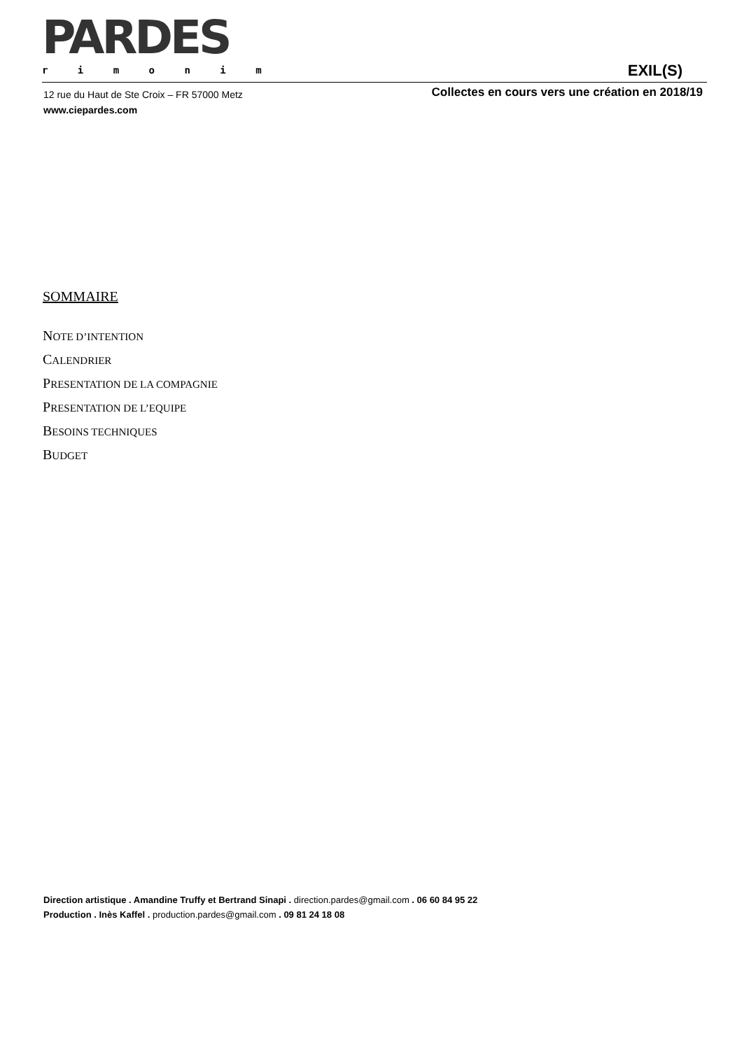PARDES
r i m o n i m
EXIL(S)
12 rue du Haut de Ste Croix – FR 57000 Metz
www.ciepardes.com
Collectes en cours vers une création en 2018/19
SOMMAIRE
NOTE D’INTENTION
CALENDRIER
PRESENTATION DE LA COMPAGNIE
PRESENTATION DE L’EQUIPE
BESOINS TECHNIQUES
BUDGET
Direction artistique . Amandine Truffy et Bertrand Sinapi . direction.pardes@gmail.com . 06 60 84 95 22
Production . Inès Kaffel . production.pardes@gmail.com . 09 81 24 18 08